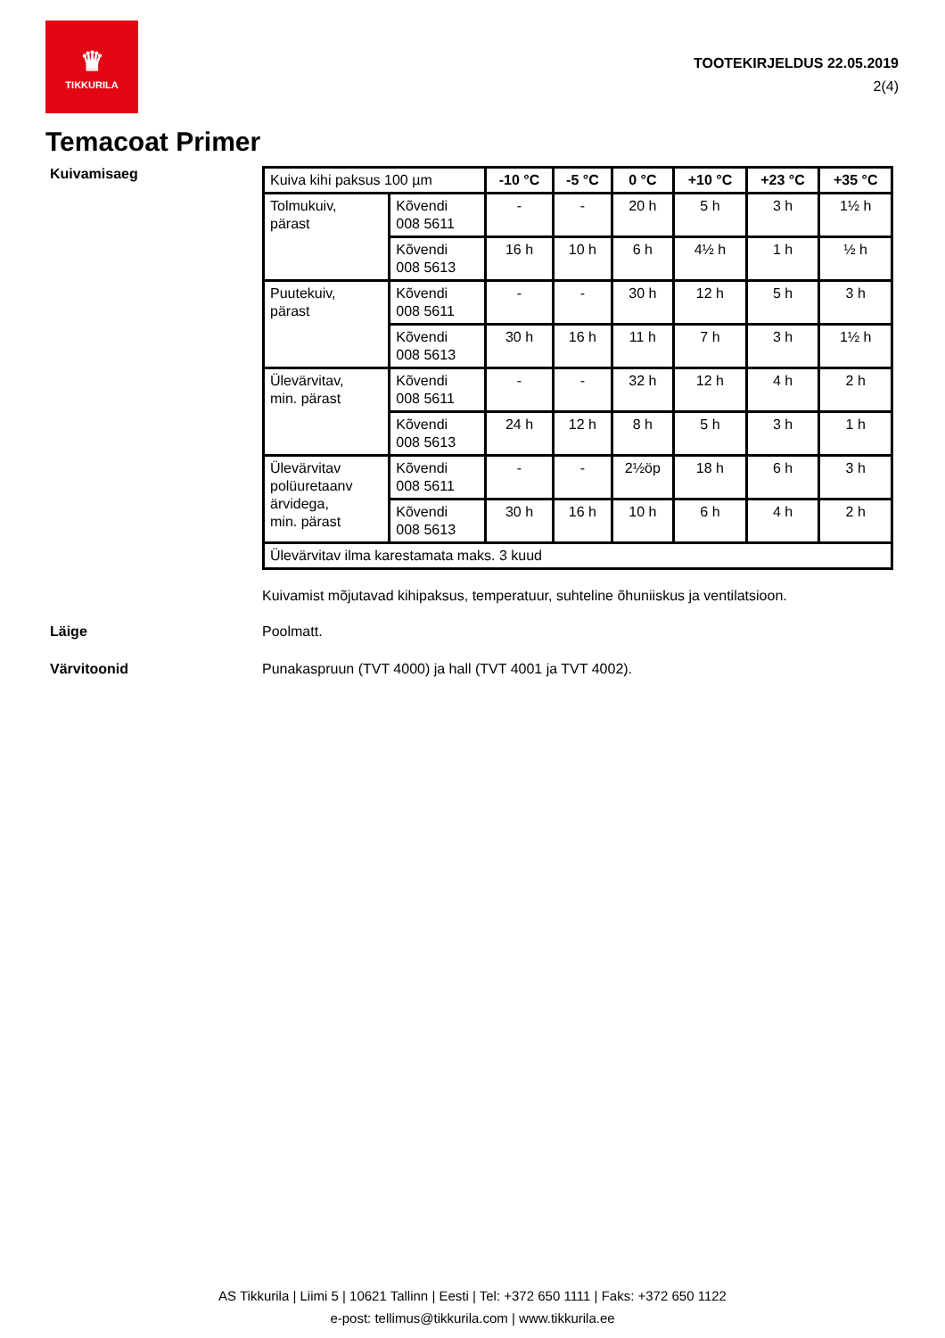♛
TIKKURILA
TOOTEKIRJELDUS 22.05.2019
2(4)
Temacoat Primer
Kuivamisaeg
| Kuiva kihi paksus 100 µm | | -10 °C | -5 °C | 0 °C | +10 °C | +23 °C | +35 °C |
| Tolmukuiv, pärast | Kõvendi 008 5611 | - | - | 20 h | 5 h | 3 h | 1½ h |
| | Kõvendi 008 5613 | 16 h | 10 h | 6 h | 4½ h | 1 h | ½ h |
| Puutekuiv, pärast | Kõvendi 008 5611 | - | - | 30 h | 12 h | 5 h | 3 h |
| | Kõvendi 008 5613 | 30 h | 16 h | 11 h | 7 h | 3 h | 1½ h |
| Ülevärvitav, min. pärast | Kõvendi 008 5611 | - | - | 32 h | 12 h | 4 h | 2 h |
| | Kõvendi 008 5613 | 24 h | 12 h | 8 h | 5 h | 3 h | 1 h |
| Ülevärvitav polüuretaanv ärvidega, min. pärast | Kõvendi 008 5611 | - | - | 2½öp | 18 h | 6 h | 3 h |
| | Kõvendi 008 5613 | 30 h | 16 h | 10 h | 6 h | 4 h | 2 h |
| Ülevärvitav ilma karestamata maks. 3 kuud | | | | | | | |
Kuivamist mõjutavad kihipaksus, temperatuur, suhteline õhuniiskus ja ventilatsioon.
Läige Poolmatt.
Värvitoonid Punakaspruun (TVT 4000) ja hall (TVT 4001 ja TVT 4002).
AS Tikkurila | Liimi 5 | 10621 Tallinn | Eesti | Tel: +372 650 1111 | Faks: +372 650 1122
e-post: tellimus@tikkurila.com | www.tikkurila.ee